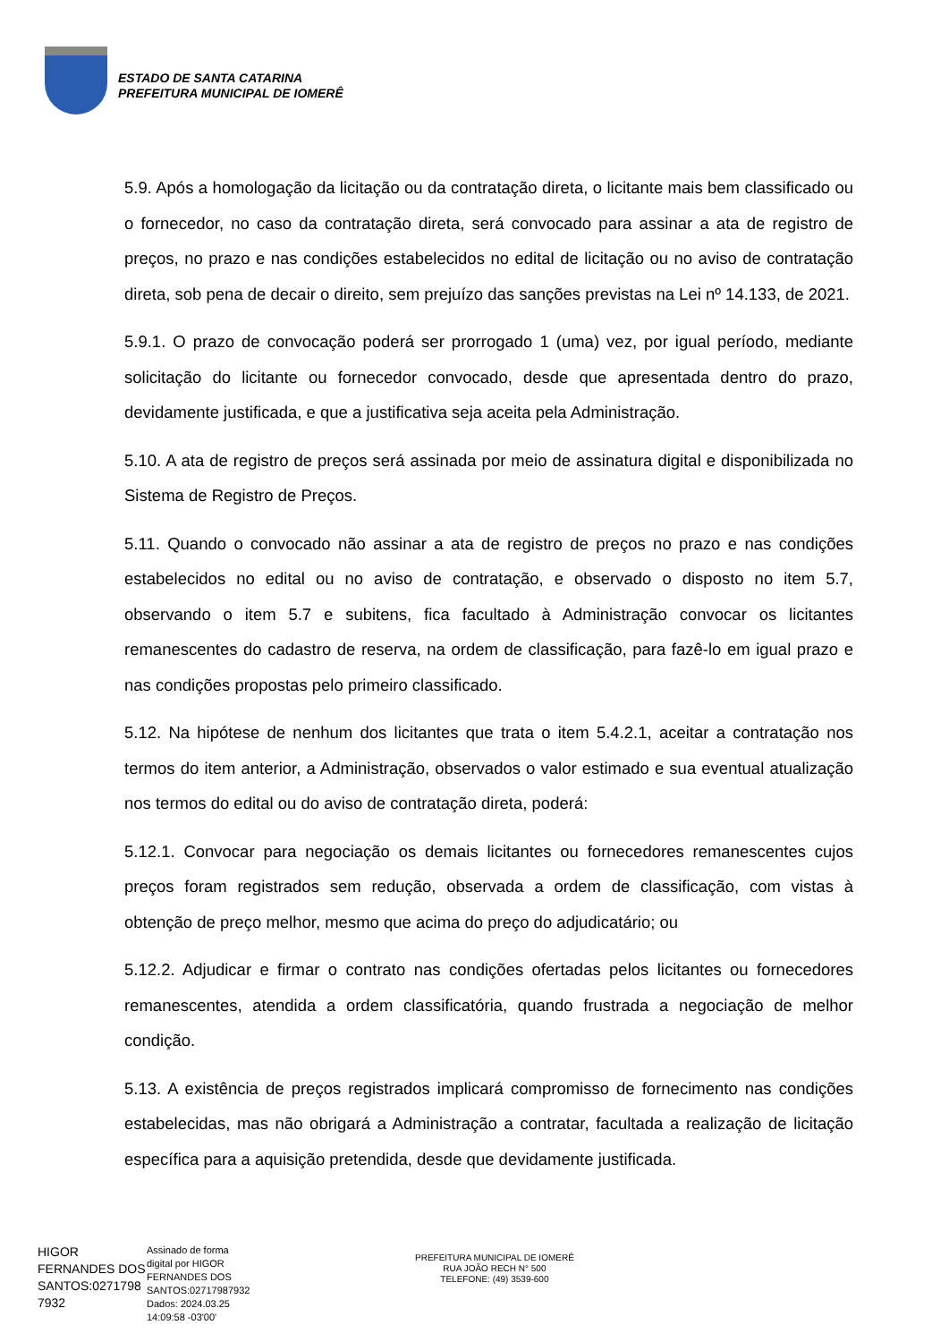ESTADO DE SANTA CATARINA
PREFEITURA MUNICIPAL DE IOMERÊ
5.9. Após a homologação da licitação ou da contratação direta, o licitante mais bem classificado ou o fornecedor, no caso da contratação direta, será convocado para assinar a ata de registro de preços, no prazo e nas condições estabelecidos no edital de licitação ou no aviso de contratação direta, sob pena de decair o direito, sem prejuízo das sanções previstas na Lei nº 14.133, de 2021.
5.9.1. O prazo de convocação poderá ser prorrogado 1 (uma) vez, por igual período, mediante solicitação do licitante ou fornecedor convocado, desde que apresentada dentro do prazo, devidamente justificada, e que a justificativa seja aceita pela Administração.
5.10. A ata de registro de preços será assinada por meio de assinatura digital e disponibilizada no Sistema de Registro de Preços.
5.11. Quando o convocado não assinar a ata de registro de preços no prazo e nas condições estabelecidos no edital ou no aviso de contratação, e observado o disposto no item 5.7, observando o item 5.7 e subitens, fica facultado à Administração convocar os licitantes remanescentes do cadastro de reserva, na ordem de classificação, para fazê-lo em igual prazo e nas condições propostas pelo primeiro classificado.
5.12. Na hipótese de nenhum dos licitantes que trata o item 5.4.2.1, aceitar a contratação nos termos do item anterior, a Administração, observados o valor estimado e sua eventual atualização nos termos do edital ou do aviso de contratação direta, poderá:
5.12.1. Convocar para negociação os demais licitantes ou fornecedores remanescentes cujos preços foram registrados sem redução, observada a ordem de classificação, com vistas à obtenção de preço melhor, mesmo que acima do preço do adjudicatário; ou
5.12.2. Adjudicar e firmar o contrato nas condições ofertadas pelos licitantes ou fornecedores remanescentes, atendida a ordem classificatória, quando frustrada a negociação de melhor condição.
5.13. A existência de preços registrados implicará compromisso de fornecimento nas condições estabelecidas, mas não obrigará a Administração a contratar, facultada a realização de licitação específica para a aquisição pretendida, desde que devidamente justificada.
HIGOR FERNANDES DOS SANTOS:0271798 7932
Assinado de forma
digital por HIGOR
FERNANDES DOS
SANTOS:02717987932
Dados: 2024.03.25
14:09:58 -03'00'
PREFEITURA MUNICIPAL DE IOMERÊ
RUA JOÃO RECH N° 500
TELEFONE: (49) 3539-600